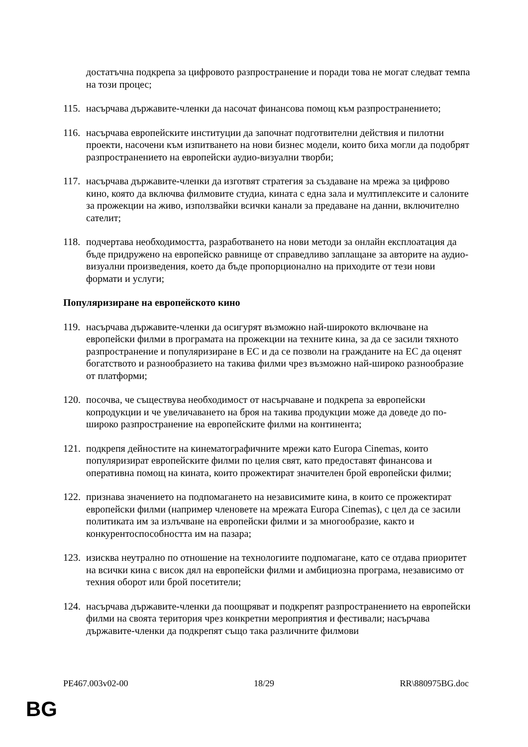достатъчна подкрепа за цифровото разпространение и поради това не могат следват темпа на този процес;
115.
насърчава държавите-членки да насочат финансова помощ към разпространението;
116.
насърчава европейските институции да започнат подготвителни действия и пилотни проекти, насочени към изпитването на нови бизнес модели, които биха могли да подобрят разпространението на европейски аудио-визуални творби;
117.
насърчава държавите-членки да изготвят стратегия за създаване на мрежа за цифрово кино, която да включва филмовите студиа, кината с една зала и мултиплексите и салоните за прожекции на живо, използвайки всички канали за предаване на данни, включително сателит;
118.
подчертава необходимостта, разработването на нови методи за онлайн експлоатация да бъде придружено на европейско равнище от справедливо заплащане за авторите на аудио-визуални произведения, което да бъде пропорционално на приходите от тези нови формати и услуги;
Популяризиране на европейското кино
119.
насърчава държавите-членки да осигурят възможно най-широкото включване на европейски филми в програмата на прожекции на техните кина, за да се засили тяхното разпространение и популяризиране в ЕС и да се позволи на гражданите на ЕС да оценят богатството и разнообразието на такива филми чрез възможно най-широко разнообразие от платформи;
120.
посочва, че съществува необходимост от насърчаване и подкрепа за европейски копродукции и че увеличаването на броя на такива продукции може да доведе до по-широко разпространение на европейските филми на континента;
121.
подкрепя дейностите на кинематографичните мрежи като Europa Cinemas, които популяризират европейските филми по целия свят, като предоставят финансова и оперативна помощ на кината, които прожектират значителен брой европейски филми;
122.
признава значението на подпомагането на независимите кина, в които се прожектират европейски филми (например членовете на мрежата Europa Cinemas), с цел да се засили политиката им за излъчване на европейски филми и за многообразие, както и конкурентоспособността им на пазара;
123.
изисква неутрално по отношение на технологиите подпомагане, като се отдава приоритет на всички кина с висок дял на европейски филми и амбициозна програма, независимо от техния оборот или брой посетители;
124.
насърчава държавите-членки да поощряват и подкрепят разпространението на европейски филми на своята територия чрез конкретни мероприятия и фестивали; насърчава държавите-членки да подкрепят също така различните филмови
PE467.003v02-00 18/29 RR\880975BG.doc
BG